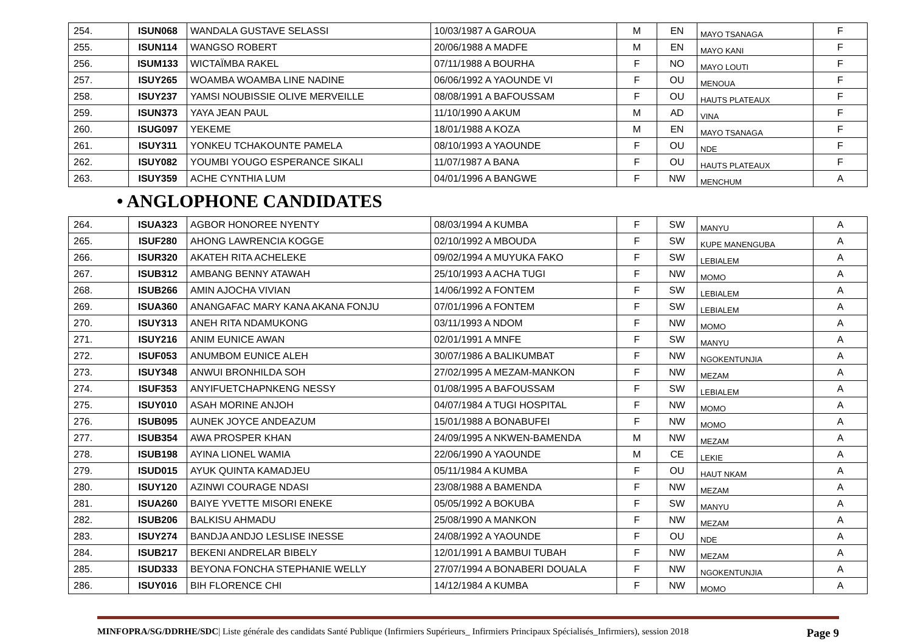| 254. | ISUN068 | WANDALA GUSTAVE SELASSI | 10/03/1987 A GAROUA | M | EN | MAYO TSANAGA | F |
| 255. | ISUN114 | WANGSO ROBERT | 20/06/1988 A MADFE | M | EN | MAYO KANI | F |
| 256. | ISUM133 | WICTAÏMBA RAKEL | 07/11/1988 A BOURHA | F | NO | MAYO LOUTI | F |
| 257. | ISUY265 | WOAMBA WOAMBA LINE NADINE | 06/06/1992 A YAOUNDE VI | F | OU | MENOUA | F |
| 258. | ISUY237 | YAMSI NOUBISSIE OLIVE MERVEILLE | 08/08/1991 A BAFOUSSAM | F | OU | HAUTS PLATEAUX | F |
| 259. | ISUN373 | YAYA JEAN PAUL | 11/10/1990 A AKUM | M | AD | VINA | F |
| 260. | ISUG097 | YEKEME | 18/01/1988 A KOZA | M | EN | MAYO TSANAGA | F |
| 261. | ISUY311 | YONKEU TCHAKOUNTE PAMELA | 08/10/1993 A YAOUNDE | F | OU | NDE | F |
| 262. | ISUY082 | YOUMBI YOUGO ESPERANCE SIKALI | 11/07/1987 A BANA | F | OU | HAUTS PLATEAUX | F |
| 263. | ISUY359 | ACHE CYNTHIA LUM | 04/01/1996 A BANGWE | F | NW | MENCHUM | A |
• ANGLOPHONE CANDIDATES
| 264. | ISUA323 | AGBOR HONOREE NYENTY | 08/03/1994 A KUMBA | F | SW | MANYU | A |
| 265. | ISUF280 | AHONG LAWRENCIA KOGGE | 02/10/1992 A MBOUDA | F | SW | KUPE MANENGUBA | A |
| 266. | ISUR320 | AKATEH RITA ACHELEKE | 09/02/1994 A MUYUKA FAKO | F | SW | LEBIALEM | A |
| 267. | ISUB312 | AMBANG BENNY ATAWAH | 25/10/1993 A ACHA TUGI | F | NW | MOMO | A |
| 268. | ISUB266 | AMIN AJOCHA VIVIAN | 14/06/1992 A FONTEM | F | SW | LEBIALEM | A |
| 269. | ISUA360 | ANANGAFAC MARY KANA AKANA FONJU | 07/01/1996 A FONTEM | F | SW | LEBIALEM | A |
| 270. | ISUY313 | ANEH RITA NDAMUKONG | 03/11/1993 A NDOM | F | NW | MOMO | A |
| 271. | ISUY216 | ANIM EUNICE AWAN | 02/01/1991 A MNFE | F | SW | MANYU | A |
| 272. | ISUF053 | ANUMBOM EUNICE ALEH | 30/07/1986 A BALIKUMBAT | F | NW | NGOKENTUNJIA | A |
| 273. | ISUY348 | ANWUI BRONHILDA SOH | 27/02/1995 A MEZAM-MANKON | F | NW | MEZAM | A |
| 274. | ISUF353 | ANYIFUETCHAPNKENG NESSY | 01/08/1995 A BAFOUSSAM | F | SW | LEBIALEM | A |
| 275. | ISUY010 | ASAH MORINE ANJOH | 04/07/1984 A TUGI HOSPITAL | F | NW | MOMO | A |
| 276. | ISUB095 | AUNEK JOYCE ANDEAZUM | 15/01/1988 A BONABUFEI | F | NW | MOMO | A |
| 277. | ISUB354 | AWA PROSPER KHAN | 24/09/1995 A NKWEN-BAMENDA | M | NW | MEZAM | A |
| 278. | ISUB198 | AYINA LIONEL WAMIA | 22/06/1990 A YAOUNDE | M | CE | LEKIE | A |
| 279. | ISUD015 | AYUK QUINTA KAMADJEU | 05/11/1984 A KUMBA | F | OU | HAUT NKAM | A |
| 280. | ISUY120 | AZINWI COURAGE NDASI | 23/08/1988 A BAMENDA | F | NW | MEZAM | A |
| 281. | ISUA260 | BAIYE YVETTE MISORI ENEKE | 05/05/1992 A BOKUBA | F | SW | MANYU | A |
| 282. | ISUB206 | BALKISU AHMADU | 25/08/1990 A MANKON | F | NW | MEZAM | A |
| 283. | ISUY274 | BANDJA ANDJO LESLISE INESSE | 24/08/1992 A YAOUNDE | F | OU | NDE | A |
| 284. | ISUB217 | BEKENI ANDRELAR BIBELY | 12/01/1991 A BAMBUI TUBAH | F | NW | MEZAM | A |
| 285. | ISUD333 | BEYONA FONCHA STEPHANIE WELLY | 27/07/1994 A BONABERI DOUALA | F | NW | NGOKENTUNJIA | A |
| 286. | ISUY016 | BIH FLORENCE CHI | 14/12/1984 A KUMBA | F | NW | MOMO | A |
MINFOPRA/SG/DDRHE/SDC| Liste générale des candidats Santé Publique (Infirmiers Supérieurs_ Infirmiers Principaux Spécialisés_Infirmiers), session 2018 Page 9